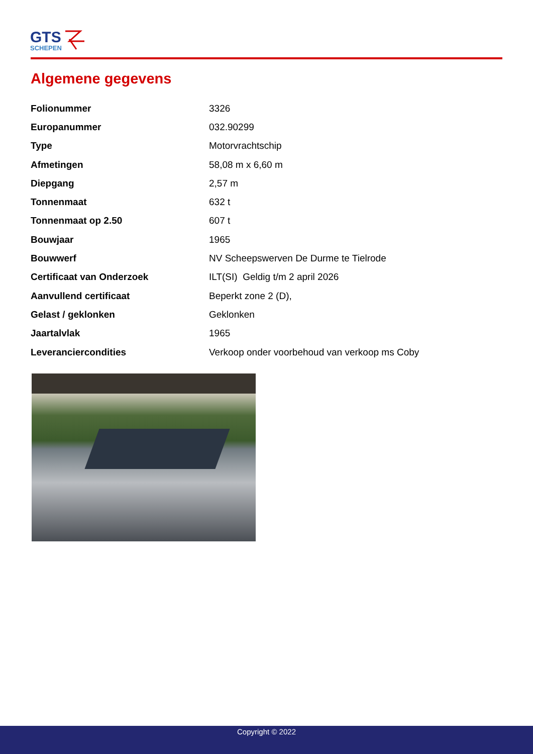GTS
SCHEPEN
Algemene gegevens
| Folionummer | 3326 |
| Europanummer | 032.90299 |
| Type | Motorvrachtschip |
| Afmetingen | 58,08 m x 6,60 m |
| Diepgang | 2,57 m |
| Tonnenmaat | 632 t |
| Tonnenmaat op 2.50 | 607 t |
| Bouwjaar | 1965 |
| Bouwwerf | NV Scheepswerven De Durme te Tielrode |
| Certificaat van Onderzoek | ILT(SI) Geldig t/m 2 april 2026 |
| Aanvullend certificaat | Beperkt zone 2 (D), |
| Gelast / geklonken | Geklonken |
| Jaartalvlak | 1965 |
| Leveranciercondities | Verkoop onder voorbehoud van verkoop ms Coby |
Copyright © 2022